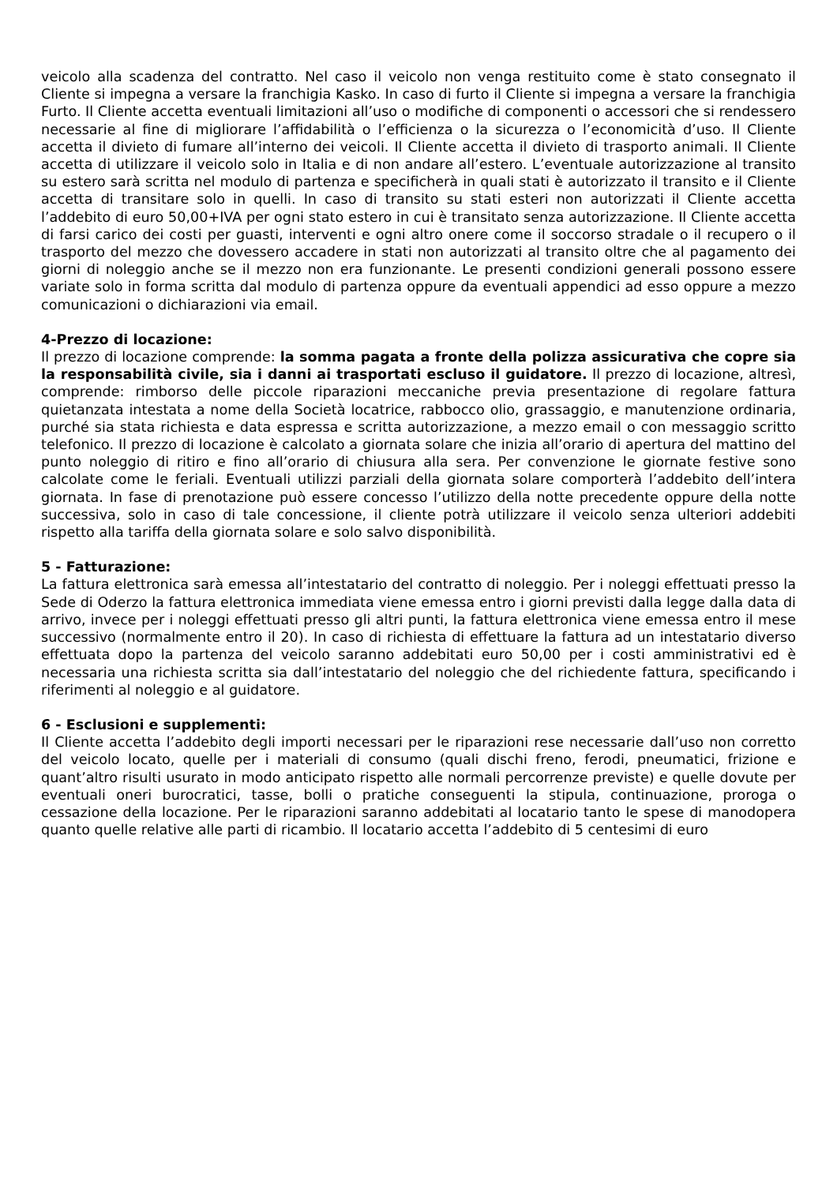veicolo alla scadenza del contratto. Nel caso il veicolo non venga restituito come è stato consegnato il Cliente si impegna a versare la franchigia Kasko. In caso di furto il Cliente si impegna a versare la franchigia Furto. Il Cliente accetta eventuali limitazioni all’uso o modifiche di componenti o accessori che si rendessero necessarie al fine di migliorare l’affidabilità o l’efficienza o la sicurezza o l’economicità d’uso. Il Cliente accetta il divieto di fumare all’interno dei veicoli. Il Cliente accetta il divieto di trasporto animali. Il Cliente accetta di utilizzare il veicolo solo in Italia e di non andare all’estero. L’eventuale autorizzazione al transito su estero sarà scritta nel modulo di partenza e specificherà in quali stati è autorizzato il transito e il Cliente accetta di transitare solo in quelli. In caso di transito su stati esteri non autorizzati il Cliente accetta l’addebito di euro 50,00+IVA per ogni stato estero in cui è transitato senza autorizzazione. Il Cliente accetta di farsi carico dei costi per guasti, interventi e ogni altro onere come il soccorso stradale o il recupero o il trasporto del mezzo che dovessero accadere in stati non autorizzati al transito oltre che al pagamento dei giorni di noleggio anche se il mezzo non era funzionante. Le presenti condizioni generali possono essere variate solo in forma scritta dal modulo di partenza oppure da eventuali appendici ad esso oppure a mezzo comunicazioni o dichiarazioni via email.
4-Prezzo di locazione:
Il prezzo di locazione comprende: la somma pagata a fronte della polizza assicurativa che copre sia la responsabilità civile, sia i danni ai trasportati escluso il guidatore. Il prezzo di locazione, altresì, comprende: rimborso delle piccole riparazioni meccaniche previa presentazione di regolare fattura quietanzata intestata a nome della Società locatrice, rabbocco olio, grassaggio, e manutenzione ordinaria, purché sia stata richiesta e data espressa e scritta autorizzazione, a mezzo email o con messaggio scritto telefonico. Il prezzo di locazione è calcolato a giornata solare che inizia all’orario di apertura del mattino del punto noleggio di ritiro e fino all’orario di chiusura alla sera. Per convenzione le giornate festive sono calcolate come le feriali. Eventuali utilizzi parziali della giornata solare comporterà l’addebito dell’intera giornata. In fase di prenotazione può essere concesso l’utilizzo della notte precedente oppure della notte successiva, solo in caso di tale concessione, il cliente potrà utilizzare il veicolo senza ulteriori addebiti rispetto alla tariffa della giornata solare e solo salvo disponibilità.
5 - Fatturazione:
La fattura elettronica sarà emessa all’intestatario del contratto di noleggio. Per i noleggi effettuati presso la Sede di Oderzo la fattura elettronica immediata viene emessa entro i giorni previsti dalla legge dalla data di arrivo, invece per i noleggi effettuati presso gli altri punti, la fattura elettronica viene emessa entro il mese successivo (normalmente entro il 20). In caso di richiesta di effettuare la fattura ad un intestatario diverso effettuata dopo la partenza del veicolo saranno addebitati euro 50,00 per i costi amministrativi ed è necessaria una richiesta scritta sia dall’intestatario del noleggio che del richiedente fattura, specificando i riferimenti al noleggio e al guidatore.
6 - Esclusioni e supplementi:
Il Cliente accetta l’addebito degli importi necessari per le riparazioni rese necessarie dall’uso non corretto del veicolo locato, quelle per i materiali di consumo (quali dischi freno, ferodi, pneumatici, frizione e quant’altro risulti usurato in modo anticipato rispetto alle normali percorrenze previste) e quelle dovute per eventuali oneri burocratici, tasse, bolli o pratiche conseguenti la stipula, continuazione, proroga o cessazione della locazione. Per le riparazioni saranno addebitati al locatario tanto le spese di manodopera quanto quelle relative alle parti di ricambio. Il locatario accetta l’addebito di 5 centesimi di euro